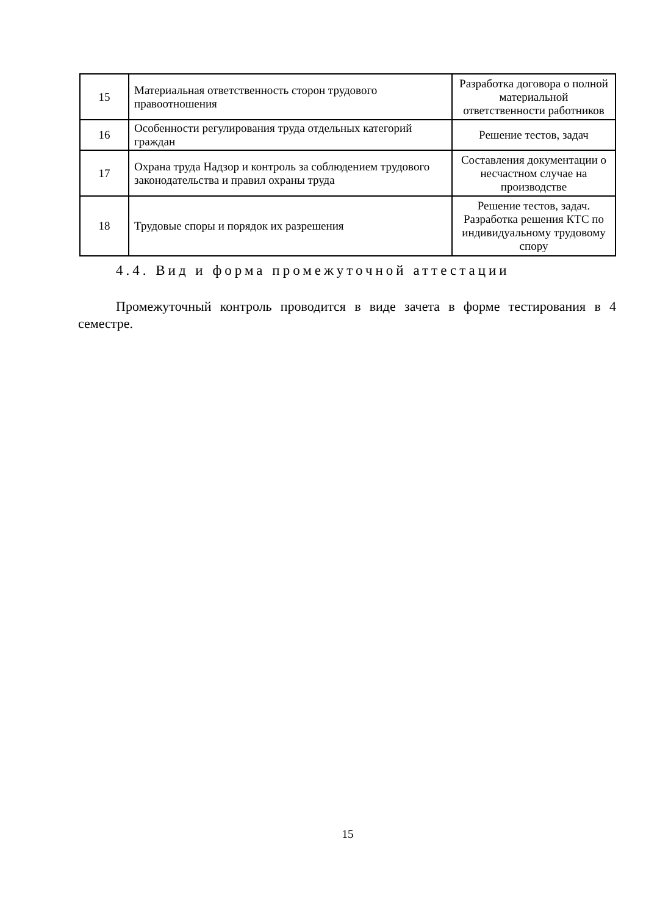| 15 | Материальная ответственность сторон трудового правоотношения | Разработка договора о полной материальной ответственности работников |
| 16 | Особенности регулирования труда отдельных категорий граждан | Решение тестов, задач |
| 17 | Охрана труда Надзор и контроль за соблюдением трудового законодательства и правил охраны труда | Составления документации о несчастном случае на производстве |
| 18 | Трудовые споры и порядок их разрешения | Решение тестов, задач. Разработка решения КТС по индивидуальному трудовому спору |
4.4. Вид и форма промежуточной аттестации
Промежуточный контроль проводится в виде зачета в форме тестирования в 4 семестре.
15